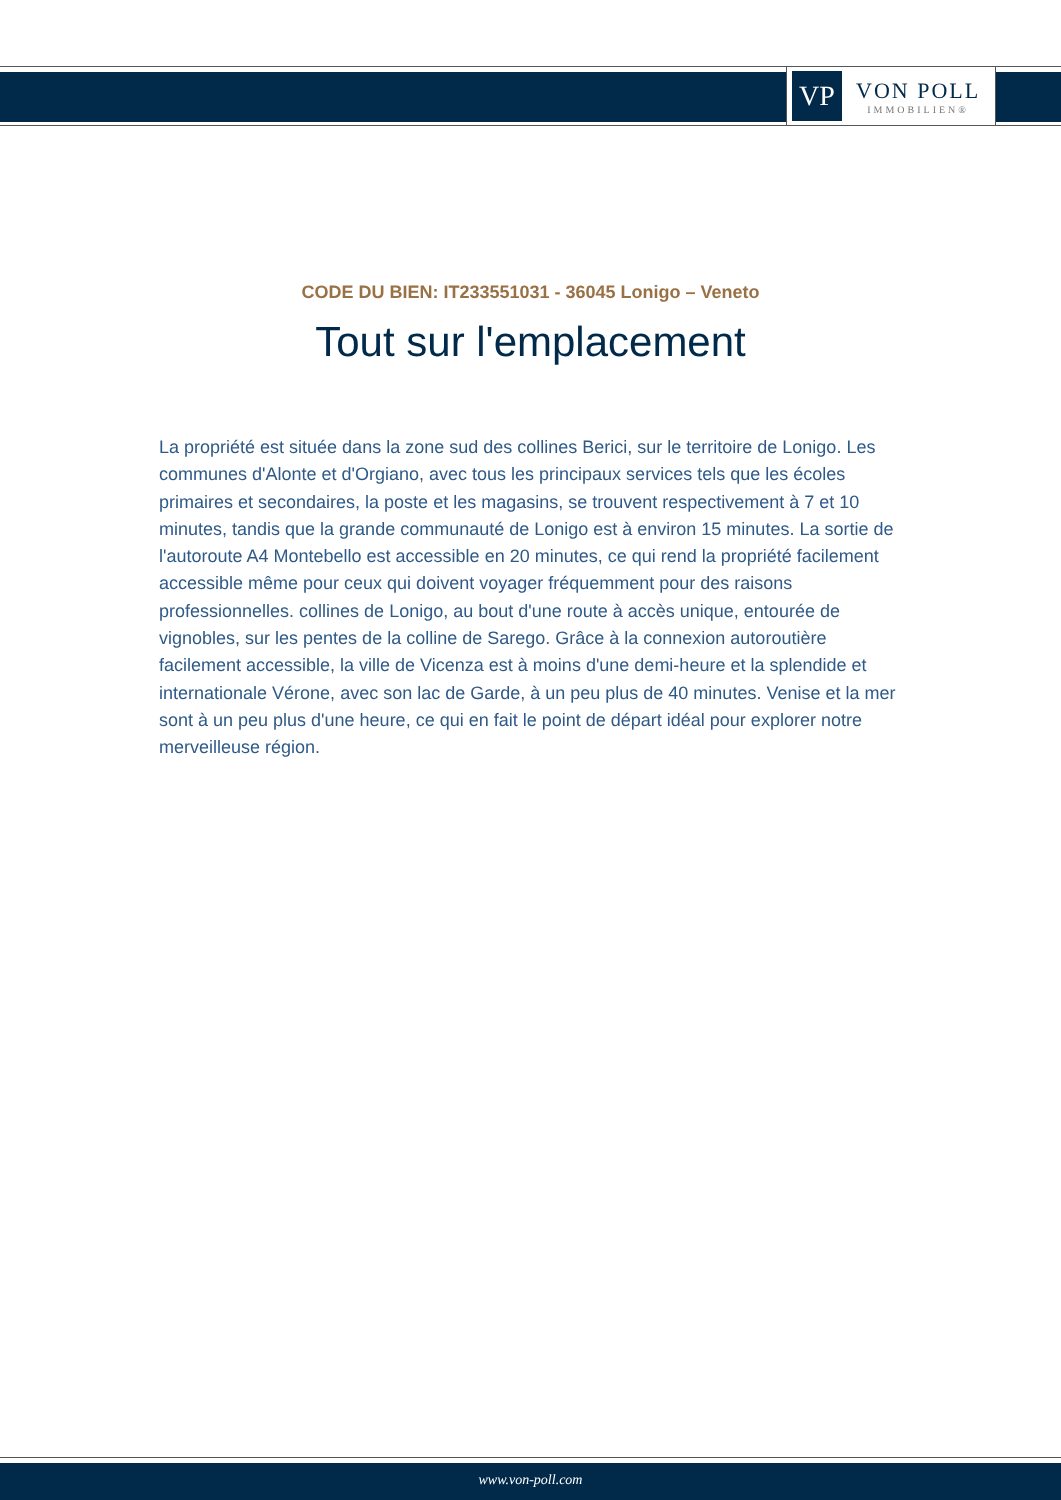VP
VON POLL
IMMOBILIEN®
CODE DU BIEN: IT233551031 - 36045 Lonigo – Veneto
Tout sur l'emplacement
La propriété est située dans la zone sud des collines Berici, sur le territoire de Lonigo. Les communes d'Alonte et d'Orgiano, avec tous les principaux services tels que les écoles primaires et secondaires, la poste et les magasins, se trouvent respectivement à 7 et 10 minutes, tandis que la grande communauté de Lonigo est à environ 15 minutes. La sortie de l'autoroute A4 Montebello est accessible en 20 minutes, ce qui rend la propriété facilement accessible même pour ceux qui doivent voyager fréquemment pour des raisons professionnelles. collines de Lonigo, au bout d'une route à accès unique, entourée de vignobles, sur les pentes de la colline de Sarego. Grâce à la connexion autoroutière facilement accessible, la ville de Vicenza est à moins d'une demi-heure et la splendide et internationale Vérone, avec son lac de Garde, à un peu plus de 40 minutes. Venise et la mer sont à un peu plus d'une heure, ce qui en fait le point de départ idéal pour explorer notre merveilleuse région.
www.von-poll.com